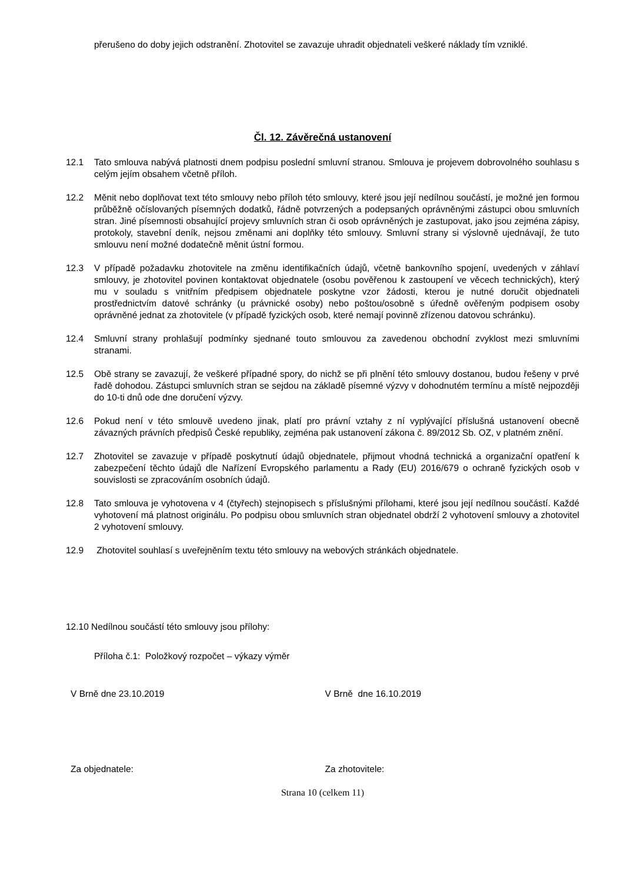přerušeno do doby jejich odstranění. Zhotovitel se zavazuje uhradit objednateli veškeré náklady tím vzniklé.
Čl. 12. Závěrečná ustanovení
12.1 Tato smlouva nabývá platnosti dnem podpisu poslední smluvní stranou. Smlouva je projevem dobrovolného souhlasu s celým jejím obsahem včetně příloh.
12.2 Měnit nebo doplňovat text této smlouvy nebo příloh této smlouvy, které jsou její nedílnou součástí, je možné jen formou průběžně očíslovaných písemných dodatků, řádně potvrzených a podepsaných oprávněnými zástupci obou smluvních stran. Jiné písemnosti obsahující projevy smluvních stran či osob oprávněných je zastupovat, jako jsou zejména zápisy, protokoly, stavební deník, nejsou změnami ani doplňky této smlouvy. Smluvní strany si výslovně ujednávají, že tuto smlouvu není možné dodatečně měnit ústní formou.
12.3 V případě požadavku zhotovitele na změnu identifikačních údajů, včetně bankovního spojení, uvedených v záhlaví smlouvy, je zhotovitel povinen kontaktovat objednatele (osobu pověřenou k zastoupení ve věcech technických), který mu v souladu s vnitřním předpisem objednatele poskytne vzor žádosti, kterou je nutné doručit objednateli prostřednictvím datové schránky (u právnické osoby) nebo poštou/osobně s úředně ověřeným podpisem osoby oprávněné jednat za zhotovitele (v případě fyzických osob, které nemají povinně zřízenou datovou schránku).
12.4 Smluvní strany prohlašují podmínky sjednané touto smlouvou za zavedenou obchodní zvyklost mezi smluvními stranami.
12.5 Obě strany se zavazují, že veškeré případné spory, do nichž se při plnění této smlouvy dostanou, budou řešeny v prvé řadě dohodou. Zástupci smluvních stran se sejdou na základě písemné výzvy v dohodnutém termínu a místě nejpozději do 10-ti dnů ode dne doručení výzvy.
12.6 Pokud není v této smlouvě uvedeno jinak, platí pro právní vztahy z ní vyplývající příslušná ustanovení obecně závazných právních předpisů České republiky, zejména pak ustanovení zákona č. 89/2012 Sb. OZ, v platném znění.
12.7 Zhotovitel se zavazuje v případě poskytnutí údajů objednatele, přijmout vhodná technická a organizační opatření k zabezpečení těchto údajů dle Nařízení Evropského parlamentu a Rady (EU) 2016/679 o ochraně fyzických osob v souvislosti se zpracováním osobních údajů.
12.8 Tato smlouva je vyhotovena v 4 (čtyřech) stejnopisech s příslušnými přílohami, které jsou její nedílnou součástí. Každé vyhotovení má platnost originálu. Po podpisu obou smluvních stran objednatel obdrží 2 vyhotovení smlouvy a zhotovitel 2 vyhotovení smlouvy.
12.9 Zhotovitel souhlasí s uveřejněním textu této smlouvy na webových stránkách objednatele.
12.10 Nedílnou součástí této smlouvy jsou přílohy:
Příloha č.1: Položkový rozpočet – výkazy výměr
V Brně dne 23.10.2019 V Brně dne 16.10.2019
Za objednatele: Za zhotovitele:
Strana 10 (celkem 11)